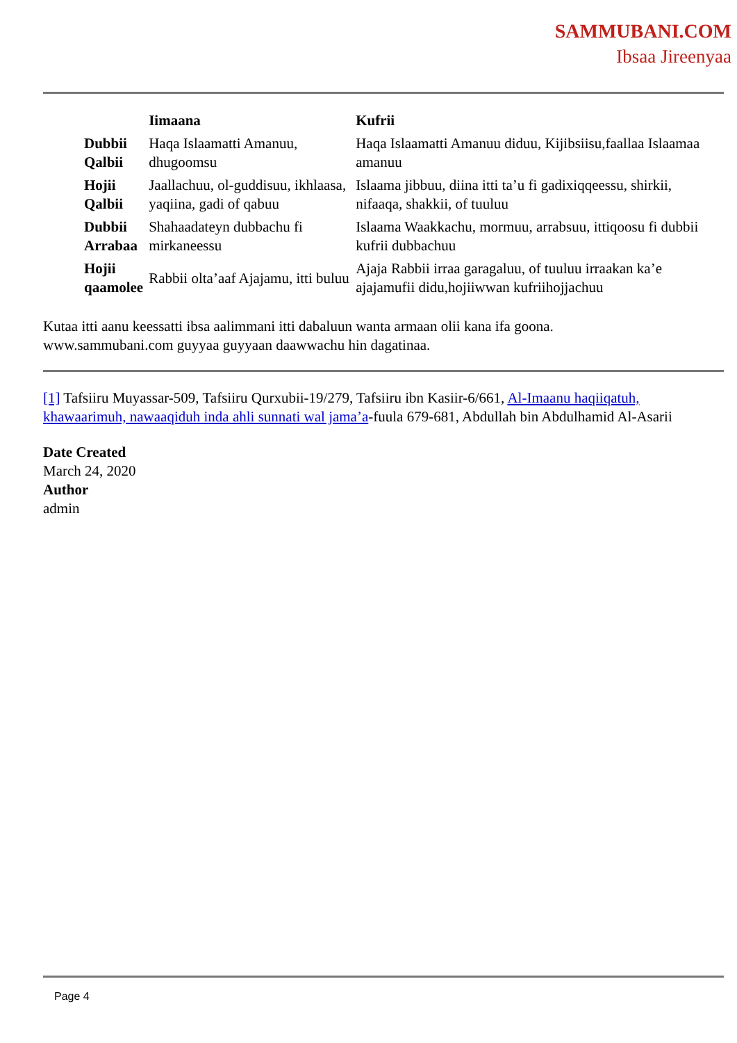SAMMUBANI.COM
Ibsaa Jireenyaa
| | Iimaana | Kufrii |
| --- | --- | --- |
| Dubbii Qalbii | Haqa Islaamatti Amanuu, dhugoomsu | Haqa Islaamatti Amanuu diduu, Kijibsiisu,faallaa Islaamaa amanuu |
| Hojii Qalbii | Jaallachuu, ol-guddisuu, ikhlaasa, yaqiina, gadi of qabuu | Islaama jibbuu, diina itti ta’u fi gadixiqqeessu, shirkii, nifaaqa, shakkii, of tuuluu |
| Dubbii Arrabaa | Shahaadateyn dubbachu fi mirkaneessu | Islaama Waakkachu, mormuu, arrabsuu, ittiqoosu fi dubbii kufrii dubbachuu |
| Hojii qaamolee | Rabbii olta’aaf Ajajamu, itti buluu | Ajaja Rabbii irraa garagaluu, of tuuluu irraakan ka’e ajajamufii didu,hojiiwwan kufriihojjachuu |
Kutaa itti aanu keessatti ibsa aalimmani itti dabaluun wanta armaan olii kana ifa goona.
www.sammubani.com guyyaa guyyaan daawwachu hin dagatinaa.
[1] Tafsiiru Muyassar-509, Tafsiiru Qurxubii-19/279, Tafsiiru ibn Kasiir-6/661, Al-Imaanu haqiiqatuh, khawaarimuh, nawaaqiduh inda ahli sunnati wal jama’a-fuula 679-681, Abdullah bin Abdulhamid Al-Asarii
Date Created
March 24, 2020
Author
admin
Page 4